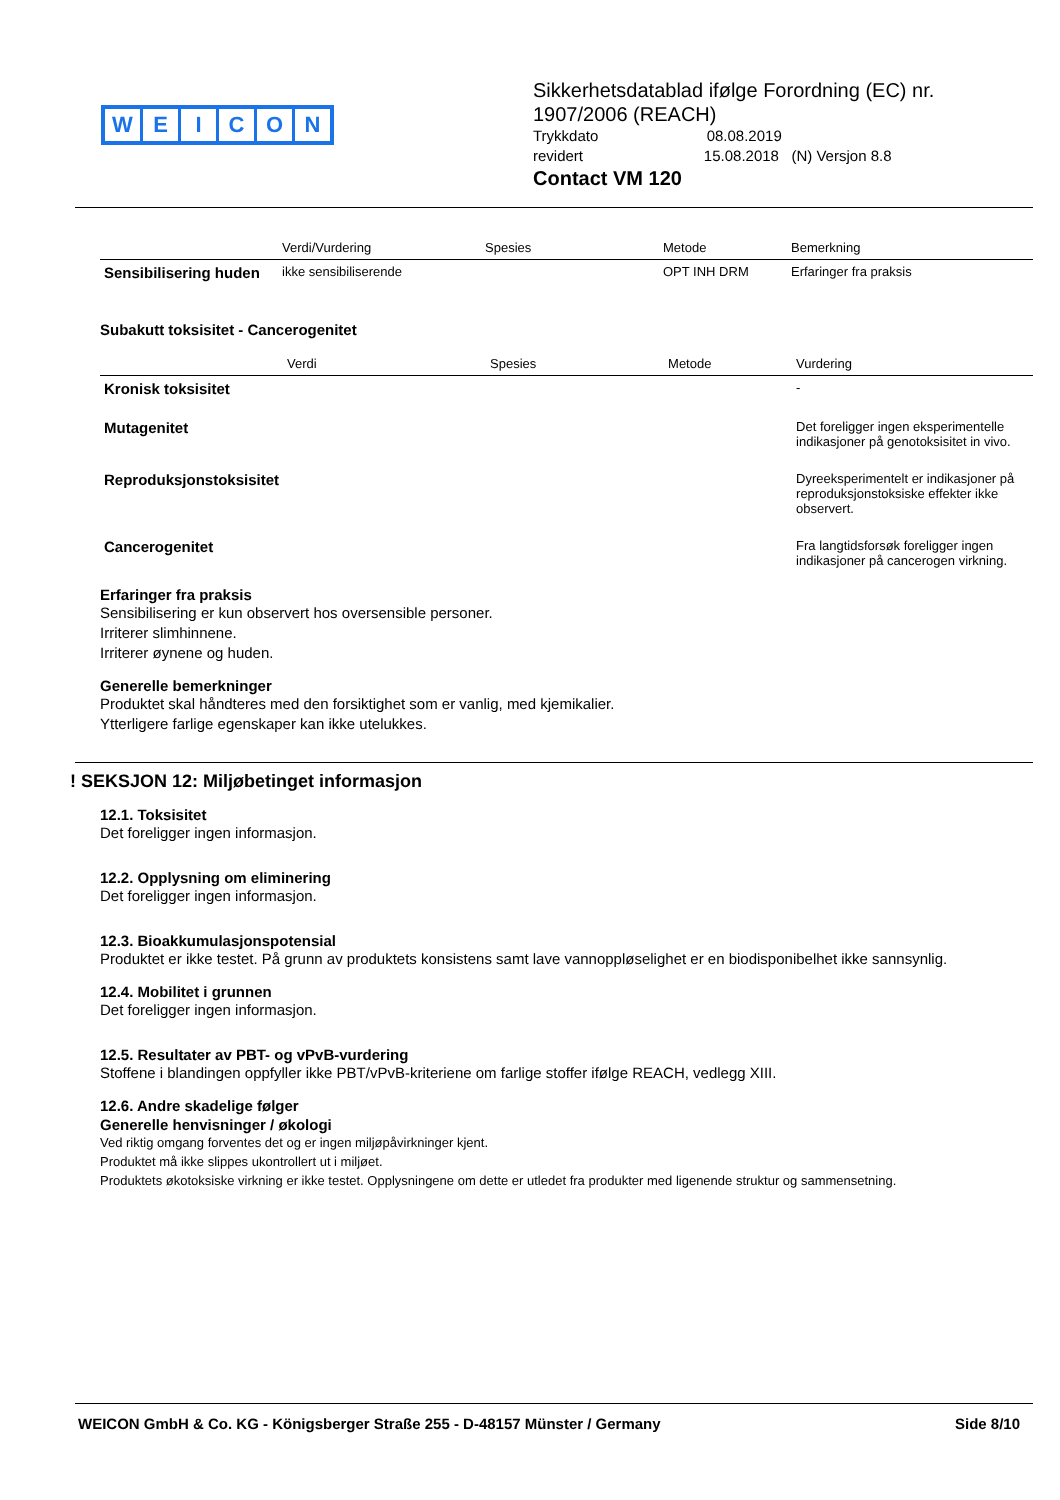WEICON
Sikkerhetsdatablad ifølge Forordning (EC) nr.
1907/2006 (REACH)
Trykkdato 08.08.2019
revidert 15.08.2018 (N) Versjon 8.8
Contact VM 120
| | Verdi/Vurdering | Spesies | Metode | Bemerkning |
| --- | --- | --- | --- | --- |
| Sensibilisering huden | ikke sensibiliserende | | OPT INH DRM | Erfaringer fra praksis |
Subakutt toksisitet - Cancerogenitet
| | Verdi | Spesies | Metode | Vurdering |
| --- | --- | --- | --- | --- |
| Kronisk toksisitet | | | | - |
| Mutagenitet | | | | Det foreligger ingen eksperimentelle indikasjoner på genotoksisitet in vivo. |
| Reproduksjonstoksisitet | | | | Dyreeksperimentelt er indikasjoner på reproduksjonstoksiske effekter ikke observert. |
| Cancerogenitet | | | | Fra langtidsforsøk foreligger ingen indikasjoner på cancerogen virkning. |
Erfaringer fra praksis
Sensibilisering er kun observert hos oversensible personer.
Irriterer slimhinnene.
Irriterer øynene og huden.
Generelle bemerkninger
Produktet skal håndteres med den forsiktighet som er vanlig, med kjemikalier.
Ytterligere farlige egenskaper kan ikke utelukkes.
! SEKSJON 12: Miljøbetinget informasjon
12.1. Toksisitet
Det foreligger ingen informasjon.
12.2. Opplysning om eliminering
Det foreligger ingen informasjon.
12.3. Bioakkumulasjonspotensial
Produktet er ikke testet. På grunn av produktets konsistens samt lave vannoppløselighet er en biodisponibelhet ikke sannsynlig.
12.4. Mobilitet i grunnen
Det foreligger ingen informasjon.
12.5. Resultater av PBT- og vPvB-vurdering
Stoffene i blandingen oppfyller ikke PBT/vPvB-kriteriene om farlige stoffer ifølge REACH, vedlegg XIII.
12.6. Andre skadelige følger
Generelle henvisninger / økologi
Ved riktig omgang forventes det og er ingen miljøpåvirkninger kjent.
Produktet må ikke slippes ukontrollert ut i miljøet.
Produktets økotoksiske virkning er ikke testet. Opplysningene om dette er utledet fra produkter med ligenende struktur og sammensetning.
WEICON GmbH & Co. KG - Königsberger Straße 255 - D-48157 Münster / Germany Side 8/10